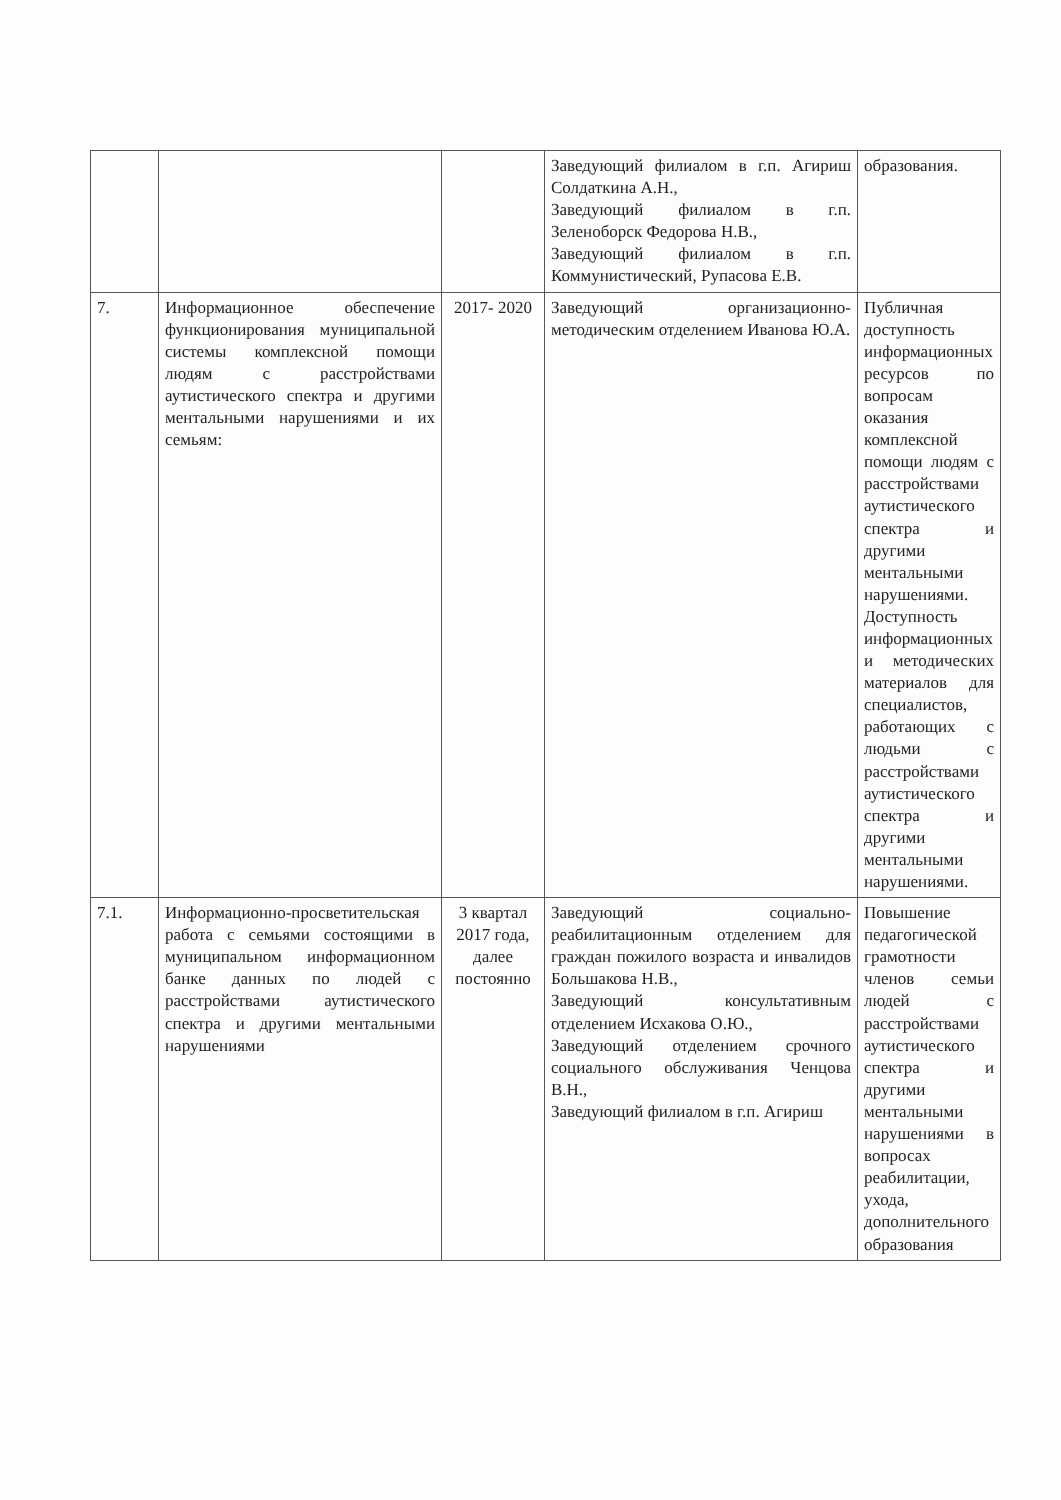| | | | Заведующий филиалом в г.п. Агириш Солдаткина А.Н., Заведующий филиалом в г.п. Зеленоборск Федорова Н.В., Заведующий филиалом в г.п. Коммунистический, Рупасова Е.В. | образования. |
| 7. | Информационное обеспечение функционирования муниципальной системы комплексной помощи людям с расстройствами аутистического спектра и другими ментальными нарушениями и их семьям: | 2017- 2020 | Заведующий организационно-методическим отделением Иванова Ю.А. | Публичная доступность информационных ресурсов по вопросам оказания комплексной помощи людям с расстройствами аутистического спектра и другими ментальными нарушениями. Доступность информационных и методических материалов для специалистов, работающих с людьми с расстройствами аутистического спектра и другими ментальными нарушениями. |
| 7.1. | Информационно-просветительская работа с семьями состоящими в муниципальном информационном банке данных по людей с расстройствами аутистического спектра и другими ментальными нарушениями | 3 квартал 2017 года, далее постоянно | Заведующий социально-реабилитационным отделением для граждан пожилого возраста и инвалидов Большакова Н.В., Заведующий консультативным отделением Исхакова О.Ю., Заведующий отделением срочного социального обслуживания Ченцова В.Н., Заведующий филиалом в г.п. Агириш | Повышение педагогической грамотности членов семьи людей с расстройствами аутистического спектра и другими ментальными нарушениями в вопросах реабилитации, ухода, дополнительного образования |